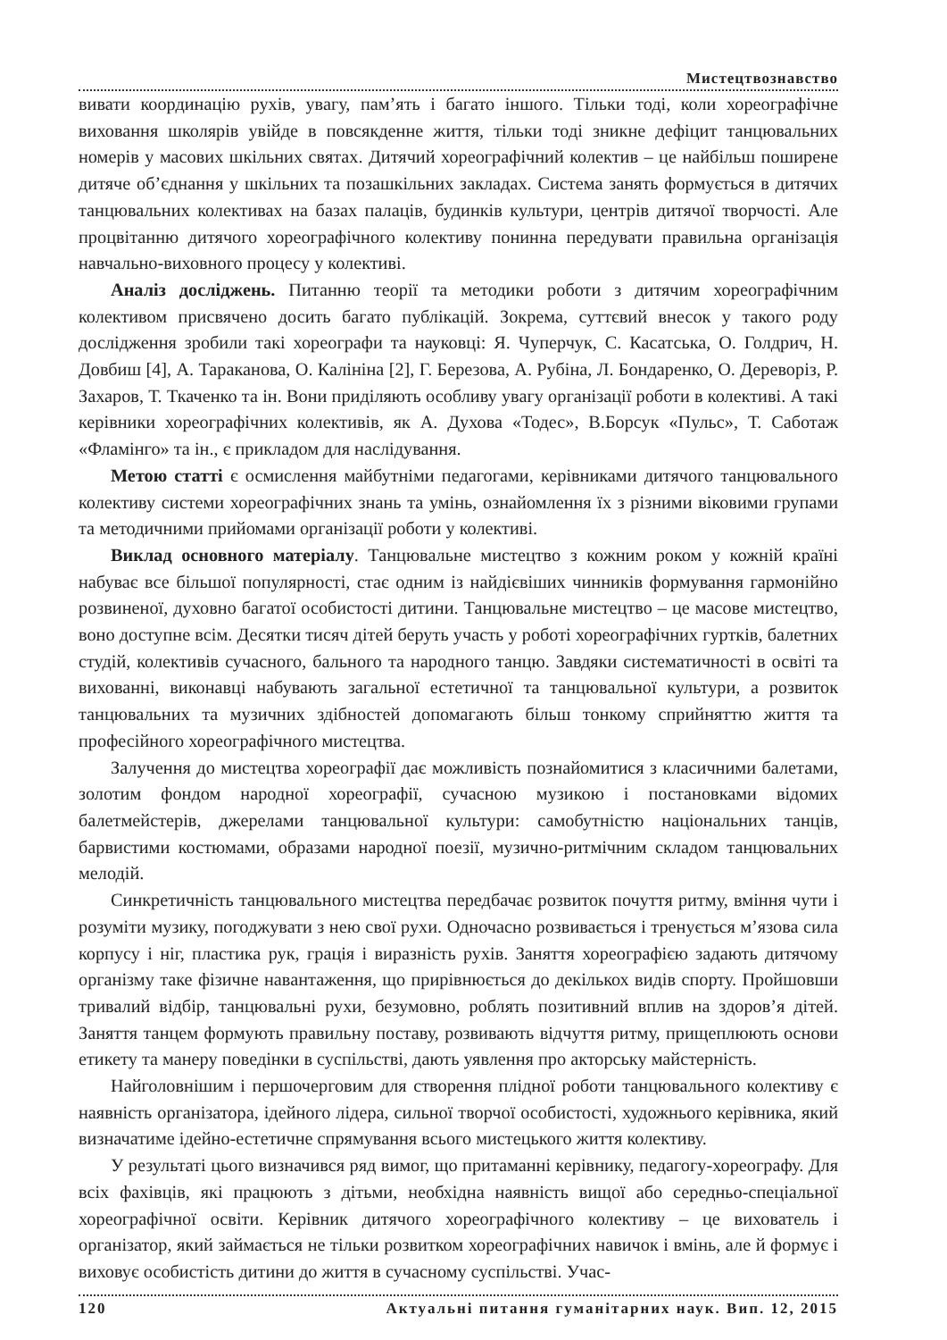Мистецтвознавство
вивати координацію рухів, увагу, пам’ять і багато іншого. Тільки тоді, коли хореографічне виховання школярів увійде в повсякденне життя, тільки тоді зникне дефіцит танцювальних номерів у масових шкільних святах. Дитячий хореографічний колектив – це найбільш поширене дитяче об’єднання у шкільних та позашкільних закладах. Система занять формується в дитячих танцювальних колективах на базах палаців, будинків культури, центрів дитячої творчості. Але процвітанню дитячого хореографічного колективу понинна передувати правильна організація навчально-виховного процесу у колективі.
Аналіз досліджень. Питанню теорії та методики роботи з дитячим хореографічним колективом присвячено досить багато публікацій. Зокрема, суттєвий внесок у такого роду дослідження зробили такі хореографи та науковці: Я. Чуперчук, С. Касатська, О. Голдрич, Н. Довбиш [4], А. Тараканова, О. Калініна [2], Г. Березова, А. Рубіна, Л. Бондаренко, О. Дереворіз, Р. Захаров, Т. Ткаченко та ін. Вони приділяють особливу увагу організації роботи в колективі. А такі керівники хореографічних колективів, як А. Духова «Тодес», В.Борсук «Пульс», Т. Саботаж «Фламінго» та ін., є прикладом для наслідування.
Метою статті є осмислення майбутніми педагогами, керівниками дитячого танцювального колективу системи хореографічних знань та умінь, ознайомлення їх з різними віковими групами та методичними прийомами організації роботи у колективі.
Виклад основного матеріалу. Танцювальне мистецтво з кожним роком у кожній країні набуває все більшої популярності, стає одним із найдієвіших чинників формування гармонійно розвиненої, духовно багатої особистості дитини. Танцювальне мистецтво – це масове мистецтво, воно доступне всім. Десятки тисяч дітей беруть участь у роботі хореографічних гуртків, балетних студій, колективів сучасного, бального та народного танцю. Завдяки систематичності в освіті та вихованні, виконавці набувають загальної естетичної та танцювальної культури, а розвиток танцювальних та музичних здібностей допомагають більш тонкому сприйняттю життя та професійного хореографічного мистецтва.
Залучення до мистецтва хореографії дає можливість познайомитися з класичними балетами, золотим фондом народної хореографії, сучасною музикою і постановками відомих балетмейстерів, джерелами танцювальної культури: самобутністю національних танців, барвистими костюмами, образами народної поезії, музично-ритмічним складом танцювальних мелодій.
Синкретичність танцювального мистецтва передбачає розвиток почуття ритму, вміння чути і розуміти музику, погоджувати з нею свої рухи. Одночасно розвивається і тренується м’язова сила корпусу і ніг, пластика рук, грація і виразність рухів. Заняття хореографією задають дитячому організму таке фізичне навантаження, що прирівнюється до декількох видів спорту. Пройшовши тривалий відбір, танцювальні рухи, безумовно, роблять позитивний вплив на здоров’я дітей. Заняття танцем формують правильну поставу, розвивають відчуття ритму, прищеплюють основи етикету та манеру поведінки в суспільстві, дають уявлення про акторську майстерність.
Найголовнішим і першочерговим для створення плідної роботи танцювального колективу є наявність організатора, ідейного лідера, сильної творчої особистості, художнього керівника, який визначатиме ідейно-естетичне спрямування всього мистецького життя колективу.
У результаті цього визначився ряд вимог, що притаманні керівнику, педагогу-хореографу. Для всіх фахівців, які працюють з дітьми, необхідна наявність вищої або середньо-спеціальної хореографічної освіти. Керівник дитячого хореографічного колективу – це вихователь і організатор, який займається не тільки розвитком хореографічних навичок і вмінь, але й формує і виховує особистість дитини до життя в сучасному суспільстві. Учас-
120 Актуальні питання гуманітарних наук. Вип. 12, 2015